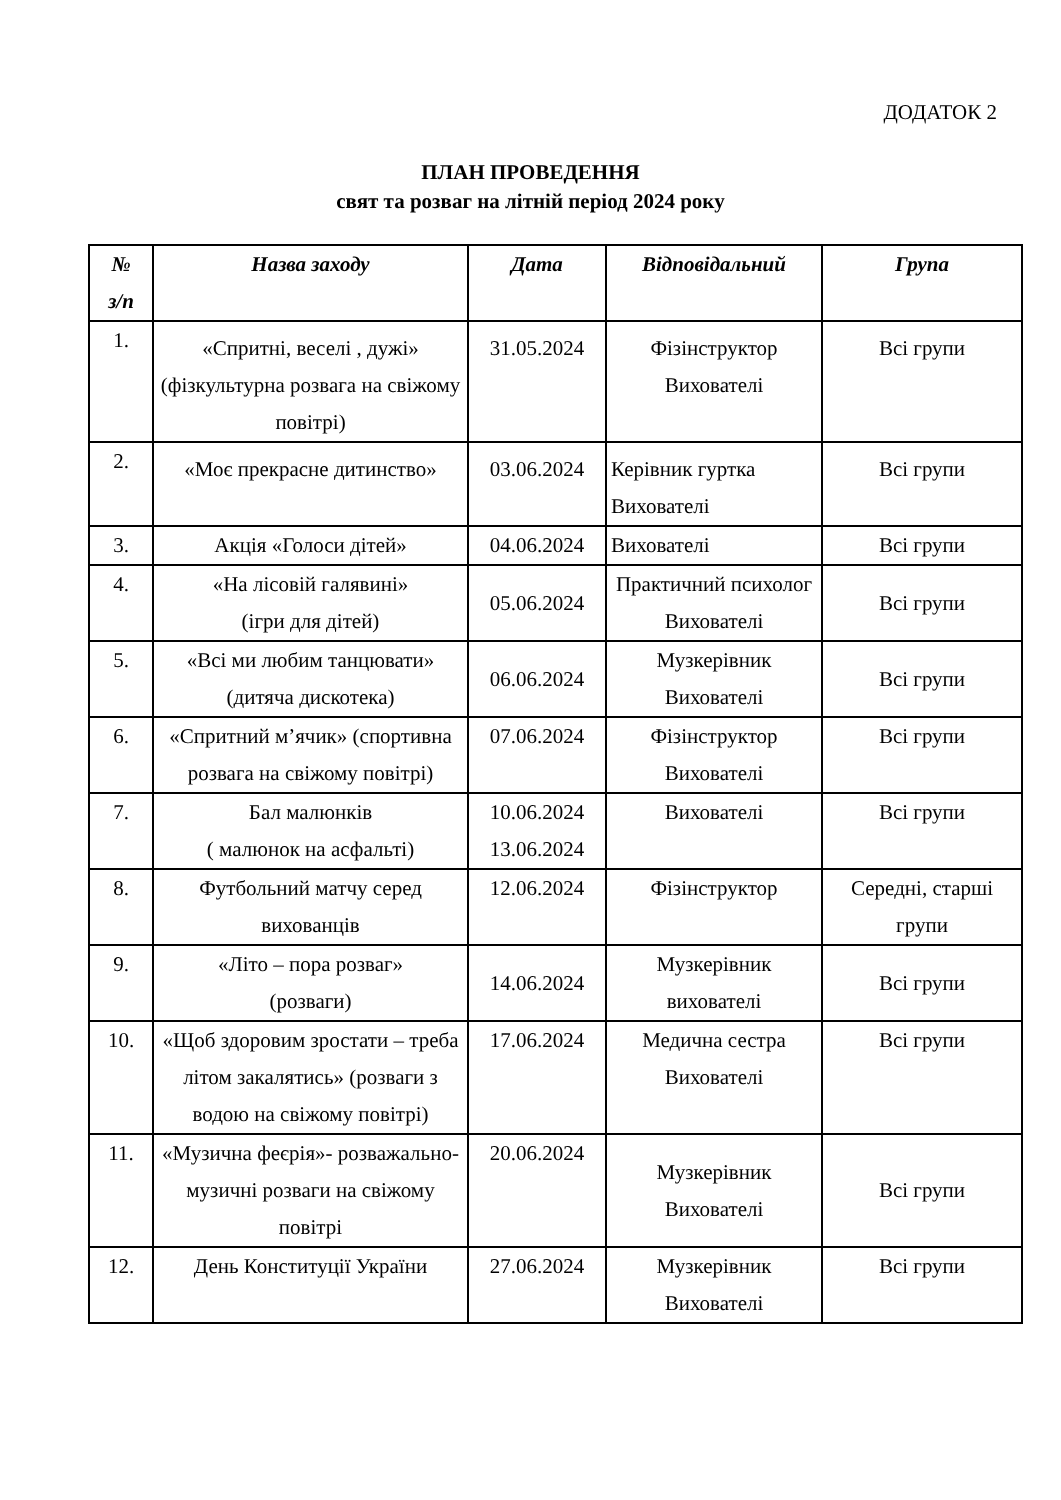ДОДАТОК 2
ПЛАН ПРОВЕДЕННЯ
свят та розваг на літній період 2024 року
| № з/п | Назва заходу | Дата | Відповідальний | Група |
| --- | --- | --- | --- | --- |
| 1. | «Спритні, веселі , дужі» (фізкультурна розвага на свіжому повітрі) | 31.05.2024 | Фізінструктор Вихователі | Всі групи |
| 2. | «Моє прекрасне дитинство» | 03.06.2024 | Керівник гуртка Вихователі | Всі групи |
| 3. | Акція «Голоси дітей» | 04.06.2024 | Вихователі | Всі групи |
| 4. | «На лісовій галявині» (ігри для дітей) | 05.06.2024 | Практичний психолог Вихователі | Всі групи |
| 5. | «Всі ми любим танцювати» (дитяча дискотека) | 06.06.2024 | Музкерівник Вихователі | Всі групи |
| 6. | «Спритний м’ячик» (спортивна розвага на свіжому повітрі) | 07.06.2024 | Фізінструктор Вихователі | Всі групи |
| 7. | Бал малюнків ( малюнок на асфальті) | 10.06.2024 13.06.2024 | Вихователі | Всі групи |
| 8. | Футбольний матчу серед вихованців | 12.06.2024 | Фізінструктор | Середні, старші групи |
| 9. | «Літо – пора розваг» (розваги) | 14.06.2024 | Музкерівник вихователі | Всі групи |
| 10. | «Щоб здоровим зростати – треба літом закалятись» (розваги з водою на свіжому повітрі) | 17.06.2024 | Медична сестра Вихователі | Всі групи |
| 11. | «Музична феєрія»- розважально-музичні розваги на свіжому повітрі | 20.06.2024 | Музкерівник Вихователі | Всі групи |
| 12. | День Конституції України | 27.06.2024 | Музкерівник Вихователі | Всі групи |